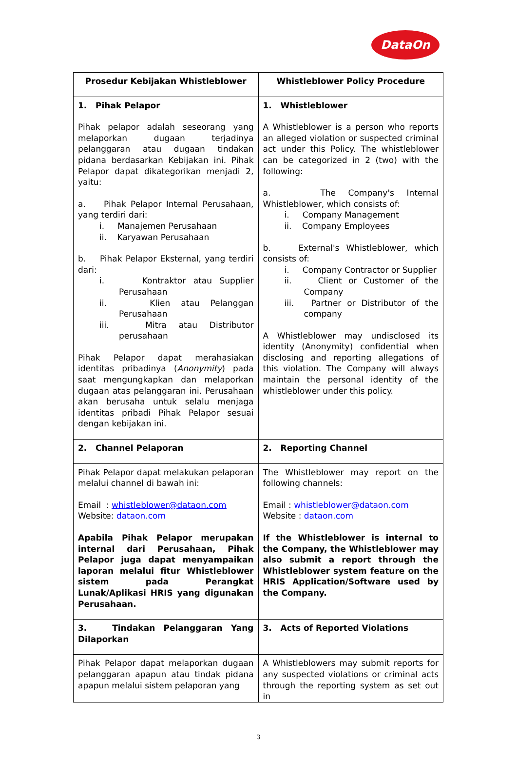DataOn
| Prosedur Kebijakan Whistleblower | Whistleblower Policy Procedure |
| --- | --- |
| 1. Pihak Pelapor Pihak pelapor adalah seseorang yang melaporkan dugaan terjadinya pelanggaran atau dugaan tindakan pidana berdasarkan Kebijakan ini. Pihak Pelapor dapat dikategorikan menjadi 2, yaitu: a. Pihak Pelapor Internal Perusahaan, yang terdiri dari: i. Manajemen Perusahaan ii. Karyawan Perusahaan b. Pihak Pelapor Eksternal, yang terdiri dari: i. Kontraktor atau Supplier Perusahaan ii. Klien atau Pelanggan Perusahaan iii. Mitra atau Distributor perusahaan Pihak Pelapor dapat merahasiakan identitas pribadinya ( Anonymity ) pada saat mengungkapkan dan melaporkan dugaan atas pelanggaran ini. Perusahaan akan berusaha untuk selalu menjaga identitas pribadi Pihak Pelapor sesuai dengan kebijakan ini. | 1. Whistleblower A Whistleblower is a person who reports an alleged violation or suspected criminal act under this Policy. The whistleblower can be categorized in 2 (two) with the following: a. The Company's Internal Whistleblower, which consists of: i. Company Management ii. Company Employees b. External's Whistleblower, which consists of: i. Company Contractor or Supplier ii. Client or Customer of the Company iii. Partner or Distributor of the company A Whistleblower may undisclosed its identity (Anonymity) confidential when disclosing and reporting allegations of this violation. The Company will always maintain the personal identity of the whistleblower under this policy. |
| 2. Channel Pelaporan | 2. Reporting Channel |
| Pihak Pelapor dapat melakukan pelaporan melalui channel di bawah ini: Email : whistleblower@dataon.com Website: dataon.com Apabila Pihak Pelapor merupakan internal dari Perusahaan, Pihak Pelapor juga dapat menyampaikan laporan melalui fitur Whistleblower sistem pada Perangkat Lunak/Aplikasi HRIS yang digunakan Perusahaan. | The Whistleblower may report on the following channels: Email : whistleblower@dataon.com Website : dataon.com If the Whistleblower is internal to the Company, the Whistleblower may also submit a report through the Whistleblower system feature on the HRIS Application/Software used by the Company. |
| 3. Tindakan Pelanggaran Yang Dilaporkan | 3. Acts of Reported Violations |
| Pihak Pelapor dapat melaporkan dugaan pelanggaran apapun atau tindak pidana apapun melalui sistem pelaporan yang | A Whistleblowers may submit reports for any suspected violations or criminal acts through the reporting system as set out in |
3